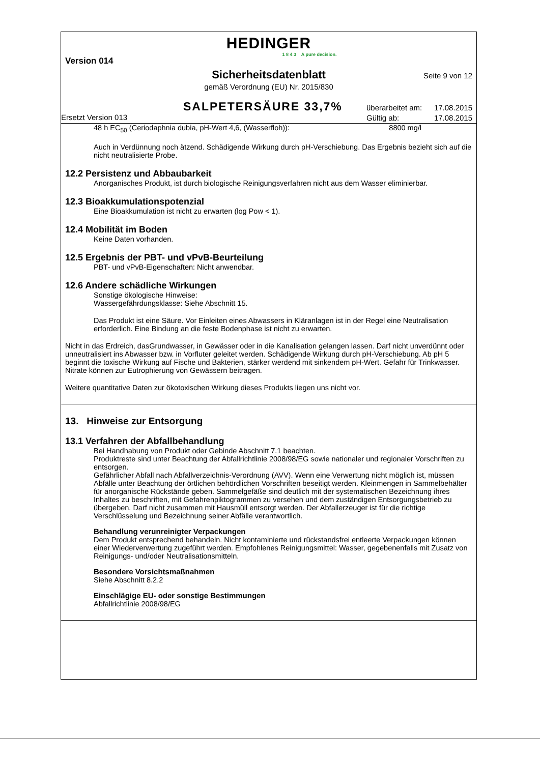HEDINGER
1 8 4 3 A pure decision.
Version 014
Sicherheitsdatenblatt Seite 9 von 12
gemäß Verordnung (EU) Nr. 2015/830
SALPETERSÄURE 33,7%
überarbeitet am: 17.08.2015
Gültig ab: 17.08.2015
Ersetzt Version 013
48 h EC<sub>50</sub> (Ceriodaphnia dubia, pH-Wert 4,6, (Wasserfloh)): 8800 mg/l
Auch in Verdünnung noch ätzend. Schädigende Wirkung durch pH-Verschiebung. Das Ergebnis bezieht sich auf die nicht neutralisierte Probe.
12.2 Persistenz und Abbaubarkeit
Anorganisches Produkt, ist durch biologische Reinigungsverfahren nicht aus dem Wasser eliminierbar.
12.3 Bioakkumulationspotenzial
Eine Bioakkumulation ist nicht zu erwarten (log Pow < 1).
12.4 Mobilität im Boden
Keine Daten vorhanden.
12.5 Ergebnis der PBT- und vPvB-Beurteilung
PBT- und vPvB-Eigenschaften: Nicht anwendbar.
12.6 Andere schädliche Wirkungen
Sonstige ökologische Hinweise:
Wassergefährdungsklasse: Siehe Abschnitt 15.
Das Produkt ist eine Säure. Vor Einleiten eines Abwassers in Kläranlagen ist in der Regel eine Neutralisation erforderlich. Eine Bindung an die feste Bodenphase ist nicht zu erwarten.
Nicht in das Erdreich, dasGrundwasser, in Gewässer oder in die Kanalisation gelangen lassen. Darf nicht unverdünnt oder unneutralisiert ins Abwasser bzw. in Vorfluter geleitet werden. Schädigende Wirkung durch pH-Verschiebung. Ab pH 5 beginnt die toxische Wirkung auf Fische und Bakterien, stärker werdend mit sinkendem pH-Wert. Gefahr für Trinkwasser.
Nitrate können zur Eutrophierung von Gewässern beitragen.
Weitere quantitative Daten zur ökotoxischen Wirkung dieses Produkts liegen uns nicht vor.
13. Hinweise zur Entsorgung
13.1 Verfahren der Abfallbehandlung
Bei Handhabung von Produkt oder Gebinde Abschnitt 7.1 beachten.
Produktreste sind unter Beachtung der Abfallrichtlinie 2008/98/EG sowie nationaler und regionaler Vorschriften zu entsorgen.
Gefährlicher Abfall nach Abfallverzeichnis-Verordnung (AVV). Wenn eine Verwertung nicht möglich ist, müssen Abfälle unter Beachtung der örtlichen behördlichen Vorschriften beseitigt werden. Kleinmengen in Sammelbehälter für anorganische Rückstände geben. Sammelgefäße sind deutlich mit der systematischen Bezeichnung ihres Inhaltes zu beschriften, mit Gefahrenpiktogrammen zu versehen und dem zuständigen Entsorgungsbetrieb zu übergeben. Darf nicht zusammen mit Hausmüll entsorgt werden. Der Abfallerzeuger ist für die richtige Verschlüsselung und Bezeichnung seiner Abfälle verantwortlich.
Behandlung verunreinigter Verpackungen
Dem Produkt entsprechend behandeln. Nicht kontaminierte und rückstandsfrei entleerte Verpackungen können einer Wiederverwertung zugeführt werden. Empfohlenes Reinigungsmittel: Wasser, gegebenenfalls mit Zusatz von Reinigungs- und/oder Neutralisationsmitteln.
Besondere Vorsichtsmaßnahmen
Siehe Abschnitt 8.2.2
Einschlägige EU- oder sonstige Bestimmungen
Abfallrichtlinie 2008/98/EG